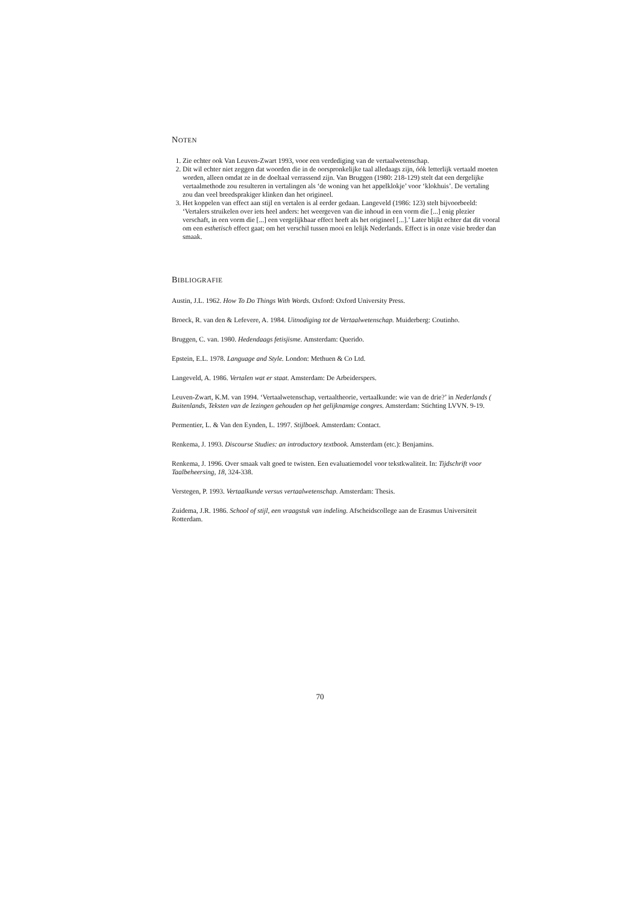NOTEN
1. Zie echter ook Van Leuven-Zwart 1993, voor een verdediging van de vertaalwetenschap.
2. Dit wil echter niet zeggen dat woorden die in de oorspronkelijke taal alledaags zijn, óók letterlijk vertaald moeten worden, alleen omdat ze in de doeltaal verrassend zijn. Van Bruggen (1980: 218-129) stelt dat een dergelijke vertaalmethode zou resulteren in vertalingen als ‘de woning van het appelklokje’ voor ‘klokhuis’. De vertaling zou dan veel breedsprakiger klinken dan het origineel.
3. Het koppelen van effect aan stijl en vertalen is al eerder gedaan. Langeveld (1986: 123) stelt bijvoorbeeld: ‘Vertalers struikelen over iets heel anders: het weergeven van die inhoud in een vorm die [...] enig plezier verschaft, in een vorm die [...] een vergelijkbaar effect heeft als het origineel [...].’ Later blijkt echter dat dit vooral om een esthetisch effect gaat; om het verschil tussen mooi en lelijk Nederlands. Effect is in onze visie breder dan smaak.
BIBLIOGRAFIE
Austin, J.L. 1962. How To Do Things With Words. Oxford: Oxford University Press.
Broeck, R. van den & Lefevere, A. 1984. Uitnodiging tot de Vertaalwetenschap. Muiderberg: Coutinho.
Bruggen, C. van. 1980. Hedendaags fetisjisme. Amsterdam: Querido.
Epstein, E.L. 1978. Language and Style. London: Methuen & Co Ltd.
Langeveld, A. 1986. Vertalen wat er staat. Amsterdam: De Arbeiderspers.
Leuven-Zwart, K.M. van 1994. ‘Vertaalwetenschap, vertaaltheorie, vertaalkunde: wie van de drie?’ in Nederlands ( Buitenlands, Teksten van de lezingen gehouden op het gelijknamige congres. Amsterdam: Stichting LVVN. 9-19.
Permentier, L. & Van den Eynden, L. 1997. Stijlboek. Amsterdam: Contact.
Renkema, J. 1993. Discourse Studies: an introductory textbook. Amsterdam (etc.): Benjamins.
Renkema, J. 1996. Over smaak valt goed te twisten. Een evaluatiemodel voor tekstkwaliteit. In: Tijdschrift voor Taalbeheersing, 18, 324-338.
Verstegen, P. 1993. Vertaalkunde versus vertaalwetenschap. Amsterdam: Thesis.
Zuidema, J.R. 1986. School of stijl, een vraagstuk van indeling. Afscheidscollege aan de Erasmus Universiteit Rotterdam.
70